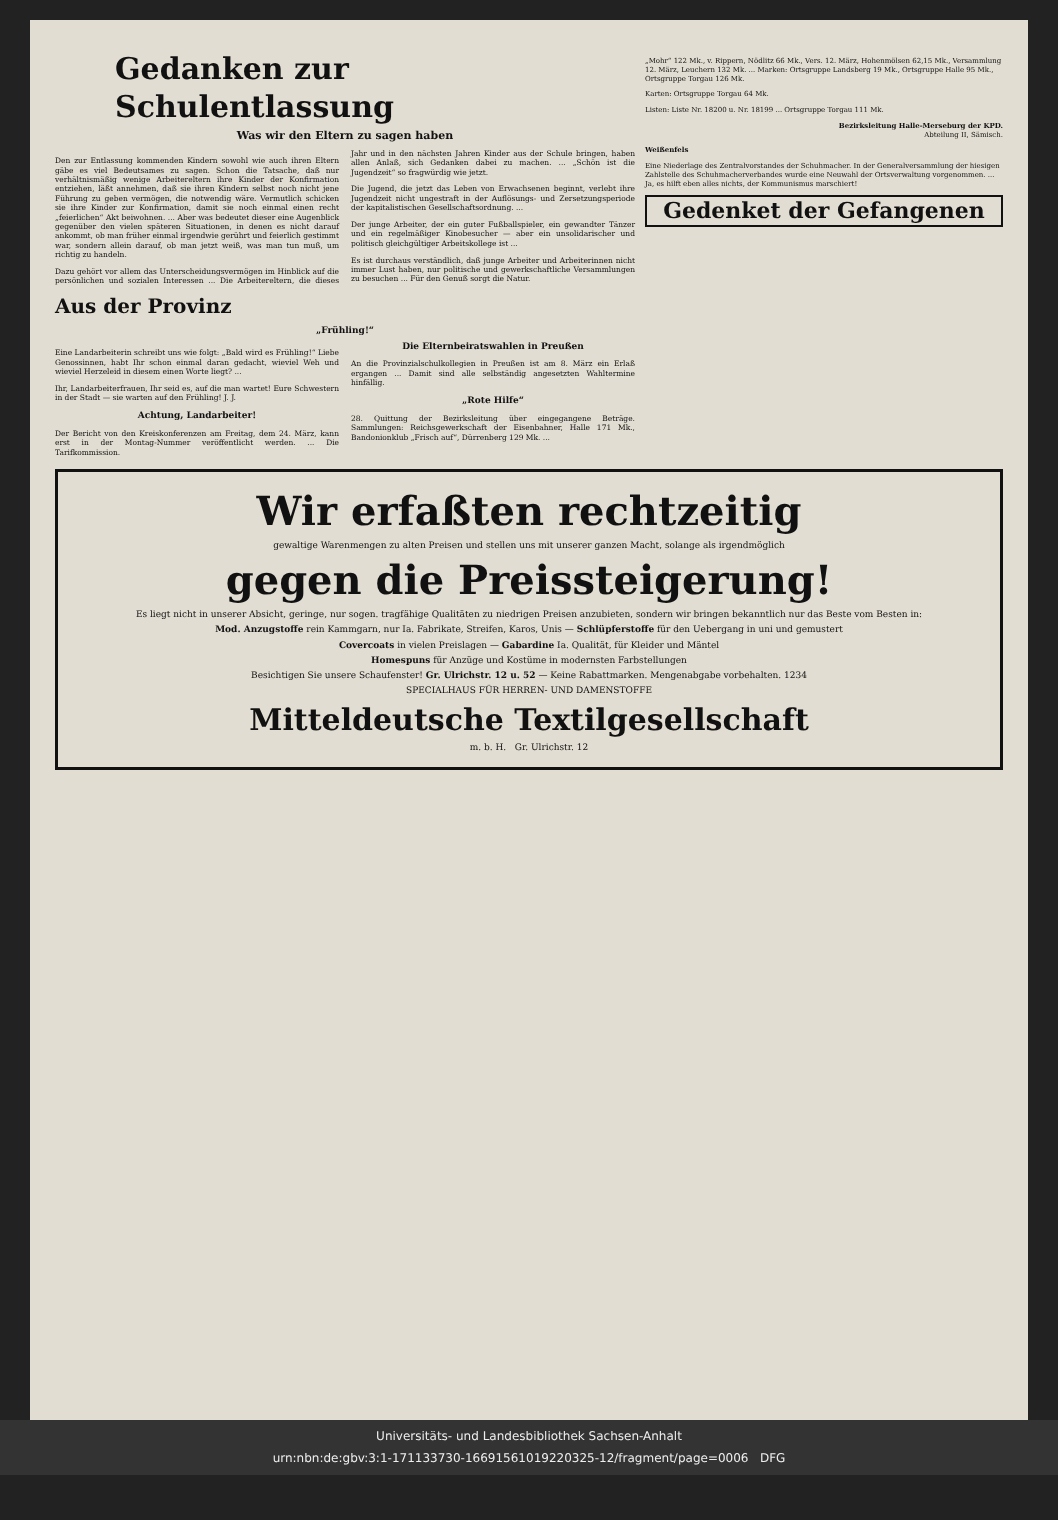Gedanken zur Schulentlassung
Was wir den Eltern zu sagen haben
Den zur Entlassung kommenden Kindern sowohl wie auch ihren Eltern gäbe es viel Bedeutsames zu sagen. Schon die Tatsache, daß nur verhältnismäßig wenige Arbeitereltern ihre Kinder der Konfirmation entziehen, läßt annehmen, daß sie ihren Kindern selbst noch nicht jene Führung zu geben vermögen, die notwendig wäre. Vermutlich schicken sie ihre Kinder zur Konfirmation, damit sie noch einmal einen recht „feierlichen“ Akt beiwohnen. ... Aber was bedeutet dieser eine Augenblick gegenüber den vielen späteren Situationen, in denen es nicht darauf ankommt, ob man früher einmal irgendwie gerührt und feierlich gestimmt war, sondern allein darauf, ob man jetzt weiß, was man tun muß, um richtig zu handeln.
Dazu gehört vor allem das Unterscheidungsvermögen im Hinblick auf die persönlichen und sozialen Interessen ... Die Arbeitereltern, die dieses Jahr und in den nächsten Jahren Kinder aus der Schule bringen, haben allen Anlaß, sich Gedanken dabei zu machen. ... „Schön ist die Jugendzeit“ so fragwürdig wie jetzt.
Die Jugend, die jetzt das Leben von Erwachsenen beginnt, verlebt ihre Jugendzeit nicht ungestraft in der Auflösungs- und Zersetzungsperiode der kapitalistischen Gesellschaftsordnung. ...
Der junge Arbeiter, der ein guter Fußballspieler, ein gewandter Tänzer und ein regelmäßiger Kinobesucher — aber ein unsolidarischer und politisch gleichgültiger Arbeitskollege ist ...
Es ist durchaus verständlich, daß junge Arbeiter und Arbeiterinnen nicht immer Lust haben, nur politische und gewerkschaftliche Versammlungen zu besuchen ... Für den Genuß sorgt die Natur.
Aus der Provinz
„Frühling!“
Eine Landarbeiterin schreibt uns wie folgt: „Bald wird es Frühling!“ Liebe Genossinnen, habt Ihr schon einmal daran gedacht, wieviel Weh und wieviel Herzeleid in diesem einen Worte liegt? ...
Ihr, Landarbeiterfrauen, Ihr seid es, auf die man wartet! Eure Schwestern in der Stadt — sie warten auf den Frühling! J. J.
Achtung, Landarbeiter!
Der Bericht von den Kreiskonferenzen am Freitag, dem 24. März, kann erst in der Montag-Nummer veröffentlicht werden. ... Die Tarifkommission.
Die Elternbeiratswahlen in Preußen
An die Provinzialschulkollegien in Preußen ist am 8. März ein Erlaß ergangen ... Damit sind alle selbständig angesetzten Wahltermine hinfällig.
„Rote Hilfe“
28. Quittung der Bezirksleitung über eingegangene Beträge. Sammlungen: Reichsgewerkschaft der Eisenbahner, Halle 171 Mk., Bandonionklub „Frisch auf“, Dürrenberg 129 Mk. ...
„Mohr“ 122 Mk., v. Rippern, Nödlitz 66 Mk., Vers. 12. März, Hohenmölsen 62,15 Mk., Versammlung 12. März, Leuchern 132 Mk. ... Marken: Ortsgruppe Landsberg 19 Mk., Ortsgruppe Halle 95 Mk., Ortsgruppe Torgau 126 Mk.
Karten: Ortsgruppe Torgau 64 Mk.
Listen: Liste Nr. 18200 u. Nr. 18199 ... Ortsgruppe Torgau 111 Mk.
Bezirksleitung Halle-Merseburg der KPD.
Abteilung II, Sämisch.
Weißenfels
Eine Niederlage des Zentralvorstandes der Schuhmacher. In der Generalversammlung der hiesigen Zahlstelle des Schuhmacherverbandes wurde eine Neuwahl der Ortsverwaltung vorgenommen. ... Ja, es hilft eben alles nichts, der Kommunismus marschiert!
Gedenket der Gefangenen
Wir erfaßten rechtzeitig
gewaltige Warenmengen zu alten Preisen und stellen uns mit unserer ganzen Macht, solange als irgendmöglich
gegen die Preissteigerung!
Es liegt nicht in unserer Absicht, geringe, nur sogen. tragfähige Qualitäten zu niedrigen Preisen anzubieten, sondern wir bringen bekanntlich nur das Beste vom Besten in:
Mod. Anzugstoffe rein Kammgarn, nur Ia. Fabrikate, Streifen, Karos, Unis — Schlüpferstoffe für den Uebergang in uni und gemustert
Covercoats in vielen Preislagen — Gabardine Ia. Qualität, für Kleider und Mäntel
Homespuns für Anzüge und Kostüme in modernsten Farbstellungen
Besichtigen Sie unsere Schaufenster! Gr. Ulrichstr. 12 u. 52 — Keine Rabattmarken. Mengenabgabe vorbehalten. 1234
SPECIALHAUS FÜR HERREN- UND DAMENSTOFFE
Mitteldeutsche Textilgesellschaft
m. b. H. Gr. Ulrichstr. 12
Universitäts- und Landesbibliothek Sachsen-Anhalt
urn:nbn:de:gbv:3:1-171133730-16691561019220325-12/fragment/page=0006 DFG